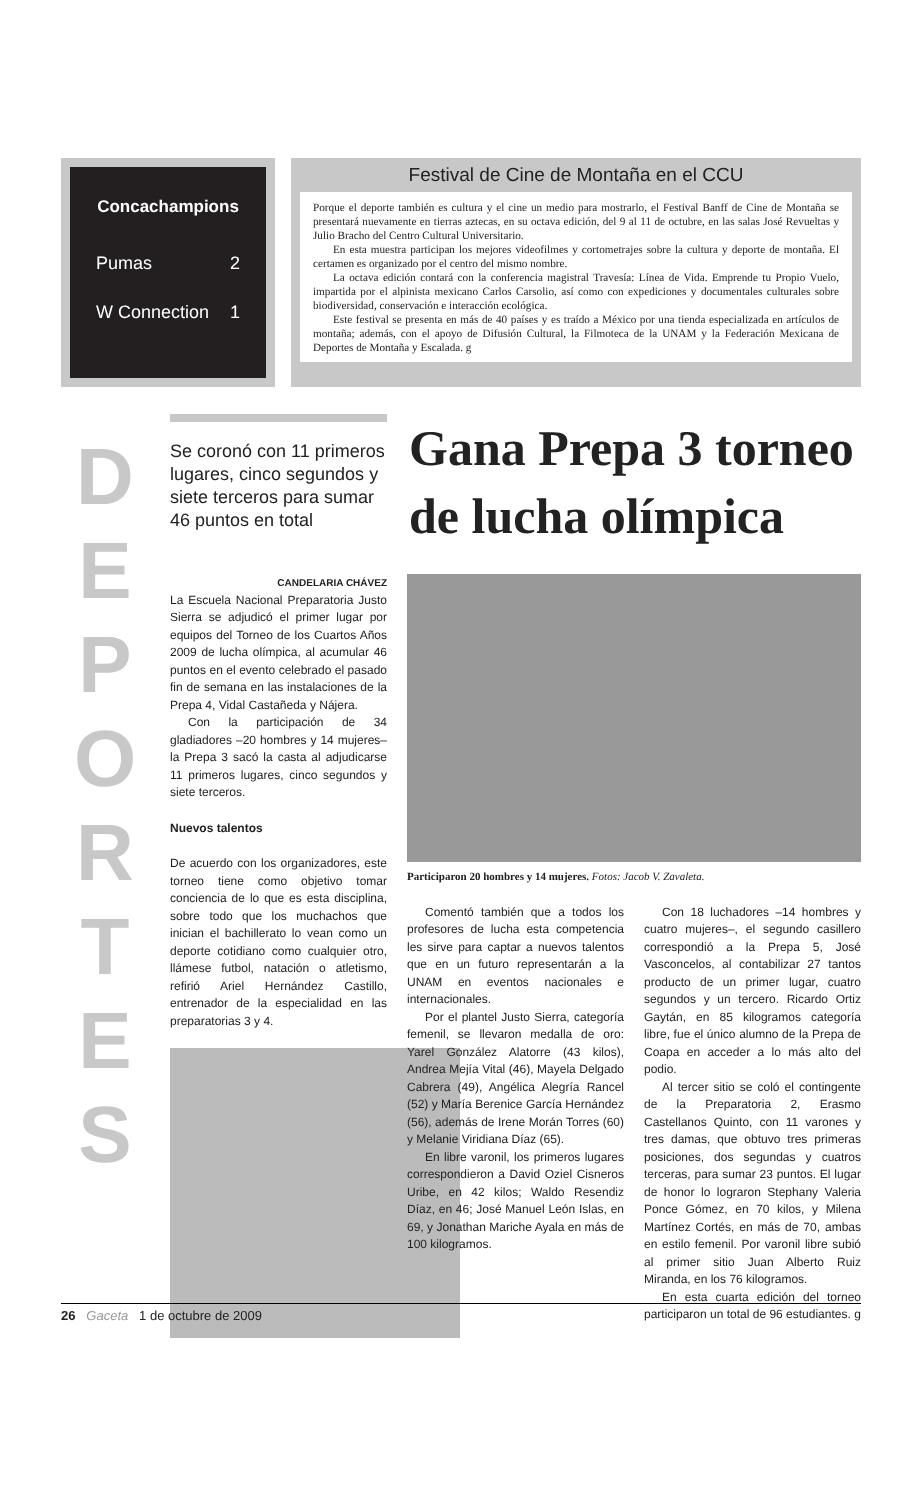Concachampions
| Pumas | 2 |
| W Connection | 1 |
Festival de Cine de Montaña en el CCU
Porque el deporte también es cultura y el cine un medio para mostrarlo, el Festival Banff de Cine de Montaña se presentará nuevamente en tierras aztecas, en su octava edición, del 9 al 11 de octubre, en las salas José Revueltas y Julio Bracho del Centro Cultural Universitario.
En esta muestra participan los mejores videofilmes y cortometrajes sobre la cultura y deporte de montaña. El certamen es organizado por el centro del mismo nombre.
La octava edición contará con la conferencia magistral Travesía: Línea de Vida. Emprende tu Propio Vuelo, impartida por el alpinista mexicano Carlos Carsolio, así como con expediciones y documentales culturales sobre biodiversidad, conservación e interacción ecológica.
Este festival se presenta en más de 40 países y es traído a México por una tienda especializada en artículos de montaña; además, con el apoyo de Difusión Cultural, la Filmoteca de la UNAM y la Federación Mexicana de Deportes de Montaña y Escalada. g
D
E
P
O
R
T
E
S
Se coronó con 11 primeros lugares, cinco segundos y siete terceros para sumar 46 puntos en total
Gana Prepa 3 torneo de lucha olímpica
CANDELARIA CHÁVEZ
La Escuela Nacional Preparatoria Justo Sierra se adjudicó el primer lugar por equipos del Torneo de los Cuartos Años 2009 de lucha olímpica, al acumular 46 puntos en el evento celebrado el pasado fin de semana en las instalaciones de la Prepa 4, Vidal Castañeda y Nájera.
Con la participación de 34 gladiadores –20 hombres y 14 mujeres– la Prepa 3 sacó la casta al adjudicarse 11 primeros lugares, cinco segundos y siete terceros.
Nuevos talentos
De acuerdo con los organizadores, este torneo tiene como objetivo tomar conciencia de lo que es esta disciplina, sobre todo que los muchachos que inician el bachillerato lo vean como un deporte cotidiano como cualquier otro, llámese futbol, natación o atletismo, refirió Ariel Hernández Castillo, entrenador de la especialidad en las preparatorias 3 y 4.
Participaron 20 hombres y 14 mujeres. Fotos: Jacob V. Zavaleta.
Comentó también que a todos los profesores de lucha esta competencia les sirve para captar a nuevos talentos que en un futuro representarán a la UNAM en eventos nacionales e internacionales.
Por el plantel Justo Sierra, categoría femenil, se llevaron medalla de oro: Yarel González Alatorre (43 kilos), Andrea Mejía Vital (46), Mayela Delgado Cabrera (49), Angélica Alegría Rancel (52) y María Berenice García Hernández (56), además de Irene Morán Torres (60) y Melanie Viridiana Díaz (65).
En libre varonil, los primeros lugares correspondieron a David Oziel Cisneros Uribe, en 42 kilos; Waldo Resendiz Díaz, en 46; José Manuel León Islas, en 69, y Jonathan Mariche Ayala en más de 100 kilogramos.
Con 18 luchadores –14 hombres y cuatro mujeres–, el segundo casillero correspondió a la Prepa 5, José Vasconcelos, al contabilizar 27 tantos producto de un primer lugar, cuatro segundos y un tercero. Ricardo Ortiz Gaytán, en 85 kilogramos categoría libre, fue el único alumno de la Prepa de Coapa en acceder a lo más alto del podio.
Al tercer sitio se coló el contingente de la Preparatoria 2, Erasmo Castellanos Quinto, con 11 varones y tres damas, que obtuvo tres primeras posiciones, dos segundas y cuatros terceras, para sumar 23 puntos. El lugar de honor lo lograron Stephany Valeria Ponce Gómez, en 70 kilos, y Milena Martínez Cortés, en más de 70, ambas en estilo femenil. Por varonil libre subió al primer sitio Juan Alberto Ruiz Miranda, en los 76 kilogramos.
En esta cuarta edición del torneo participaron un total de 96 estudiantes. g
26 Gaceta 1 de octubre de 2009